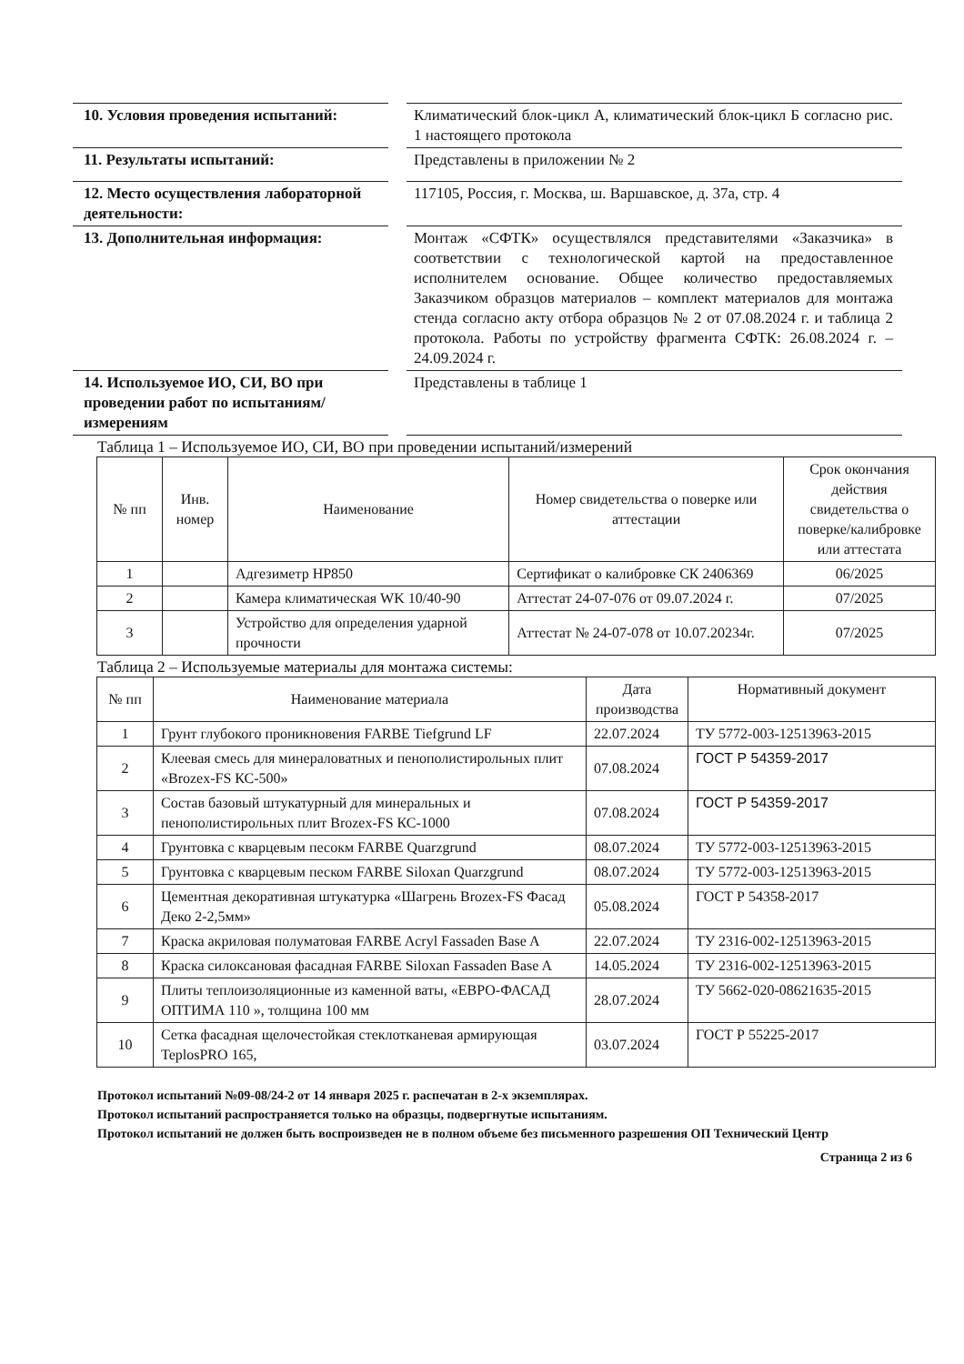| 10. Условия проведения испытаний: | | Климатический блок-цикл А, климатический блок-цикл Б согласно рис. 1 настоящего протокола |
| 11. Результаты испытаний: | | Представлены в приложении № 2 |
| 12. Место осуществления лабораторной деятельности: | | 117105, Россия, г. Москва, ш. Варшавское, д. 37а, стр. 4 |
| 13. Дополнительная информация: | | Монтаж «СФТК» осуществлялся представителями «Заказчика» в соответствии с технологической картой на предоставленное исполнителем основание. Общее количество предоставляемых Заказчиком образцов материалов – комплект материалов для монтажа стенда согласно акту отбора образцов № 2 от 07.08.2024 г. и таблица 2 протокола. Работы по устройству фрагмента СФТК: 26.08.2024 г. – 24.09.2024 г. |
| 14. Используемое ИО, СИ, ВО при проведении работ по испытаниям/измерениям | | Представлены в таблице 1 |
Таблица 1 – Используемое ИО, СИ, ВО при проведении испытаний/измерений
| № пп | Инв. номер | Наименование | Номер свидетельства о поверке или аттестации | Срок окончания действия свидетельства о поверке/калибровке или аттестата |
| --- | --- | --- | --- | --- |
| 1 | | Адгезиметр HP850 | Сертификат о калибровке СК 2406369 | 06/2025 |
| 2 | | Камера климатическая WK 10/40-90 | Аттестат 24-07-076 от 09.07.2024 г. | 07/2025 |
| 3 | | Устройство для определения ударной прочности | Аттестат № 24-07-078 от 10.07.20234г. | 07/2025 |
Таблица 2 – Используемые материалы для монтажа системы:
| № пп | Наименование материала | Дата производства | Нормативный документ |
| --- | --- | --- | --- |
| 1 | Грунт глубокого проникновения FARBE Tiefgrund LF | 22.07.2024 | ТУ 5772-003-12513963-2015 |
| 2 | Клеевая смесь для минераловатных и пенополистирольных плит «Brozex-FS КС-500» | 07.08.2024 | ГОСТ Р 54359-2017 |
| 3 | Состав базовый штукатурный для минеральных и пенополистирольных плит Brozex-FS КС-1000 | 07.08.2024 | ГОСТ Р 54359-2017 |
| 4 | Грунтовка с кварцевым песокм FARBE Quarzgrund | 08.07.2024 | ТУ 5772-003-12513963-2015 |
| 5 | Грунтовка с кварцевым песком FARBE Siloxan Quarzgrund | 08.07.2024 | ТУ 5772-003-12513963-2015 |
| 6 | Цементная декоративная штукатурка «Шагрень Brozex-FS Фасад Деко 2-2,5мм» | 05.08.2024 | ГОСТ Р 54358-2017 |
| 7 | Краска акриловая полуматовая FARBE Acryl Fassaden Base A | 22.07.2024 | ТУ 2316-002-12513963-2015 |
| 8 | Краска силоксановая фасадная FARBE Siloxan Fassaden Base A | 14.05.2024 | ТУ 2316-002-12513963-2015 |
| 9 | Плиты теплоизоляционные из каменной ваты, «ЕВРО-ФАСАД ОПТИМА 110 », толщина 100 мм | 28.07.2024 | ТУ 5662-020-08621635-2015 |
| 10 | Сетка фасадная щелочестойкая стеклотканевая армирующая TeplosPRO 165, | 03.07.2024 | ГОСТ Р 55225-2017 |
Протокол испытаний №09-08/24-2 от 14 января 2025 г. распечатан в 2-х экземплярах.
Протокол испытаний распространяется только на образцы, подвергнутые испытаниям.
Протокол испытаний не должен быть воспроизведен не в полном объеме без письменного разрешения ОП Технический Центр
Страница 2 из 6